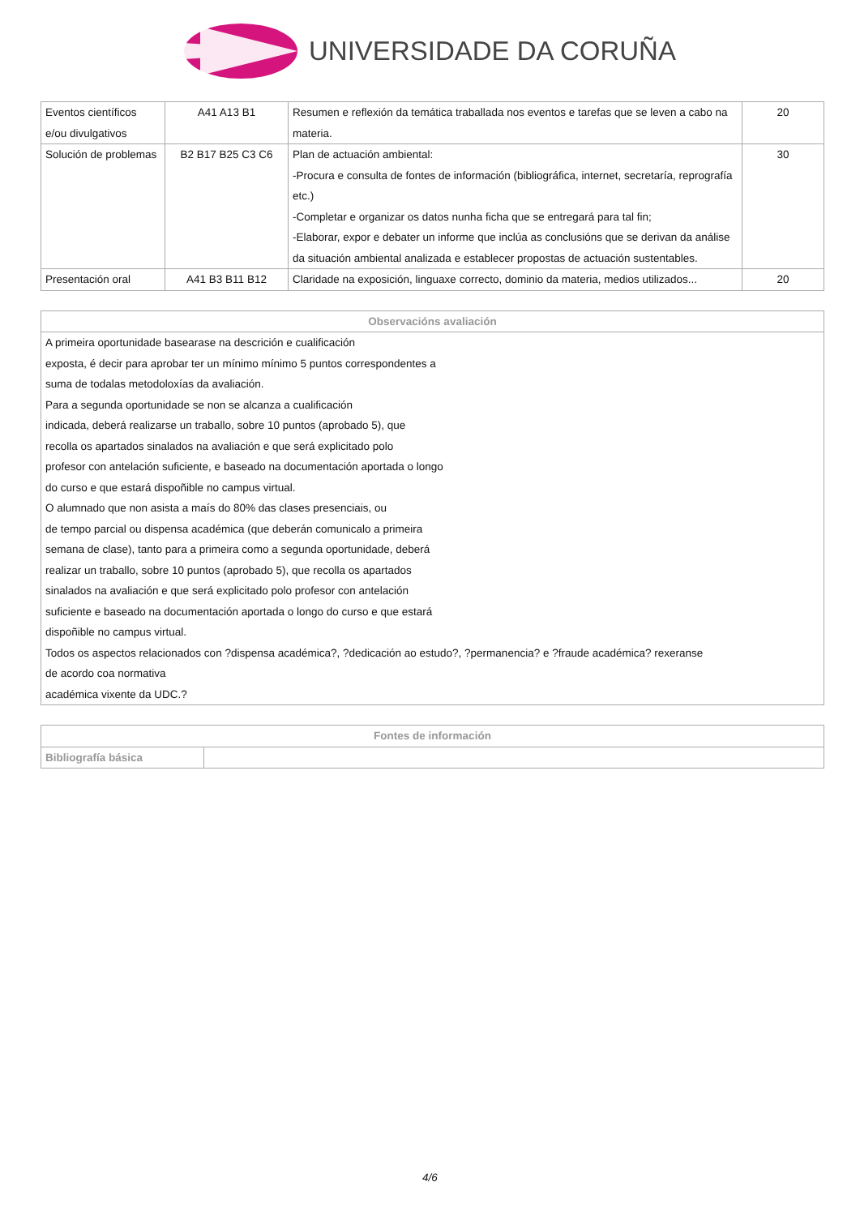UNIVERSIDADE DA CORUÑA
| Eventos científicos e/ou divulgativos | A41 A13 B1 | Resumen e reflexión da temática traballada nos eventos e tarefas que se leven a cabo na materia. | 20 |
| Solución de problemas | B2 B17 B25 C3 C6 | Plan de actuación ambiental: -Procura e consulta de fontes de información (bibliográfica, internet, secretaría, reprografía etc.) -Completar e organizar os datos nunha ficha que se entregará para tal fin; -Elaborar, expor e debater un informe que inclúa as conclusións que se derivan da análise da situación ambiental analizada e establecer propostas de actuación sustentables. | 30 |
| Presentación oral | A41 B3 B11 B12 | Claridade na exposición, linguaxe correcto, dominio da materia, medios utilizados... | 20 |
| Observacións avaliación |
| --- |
| A primeira oportunidade basearase na descrición e cualificación exposta, é decir para aprobar ter un mínimo mínimo 5 puntos correspondentes a suma de todalas metodoloxías da avaliación. Para a segunda oportunidade se non se alcanza a cualificación indicada, deberá realizarse un traballo, sobre 10 puntos (aprobado 5), que recolla os apartados sinalados na avaliación e que será explicitado polo profesor con antelación suficiente, e baseado na documentación aportada o longo do curso e que estará dispoñible no campus virtual. O alumnado que non asista a maís do 80% das clases presenciais, ou de tempo parcial ou dispensa académica (que deberán comunicalo a primeira semana de clase), tanto para a primeira como a segunda oportunidade, deberá realizar un traballo, sobre 10 puntos (aprobado 5), que recolla os apartados sinalados na avaliación e que será explicitado polo profesor con antelación suficiente e baseado na documentación aportada o longo do curso e que estará dispoñible no campus virtual. Todos os aspectos relacionados con ?dispensa académica?, ?dedicación ao estudo?, ?permanencia? e ?fraude académica? rexeranse de acordo coa normativa académica vixente da UDC.? |
| Fontes de información | |
| --- | --- |
| Bibliografía básica | |
4/6